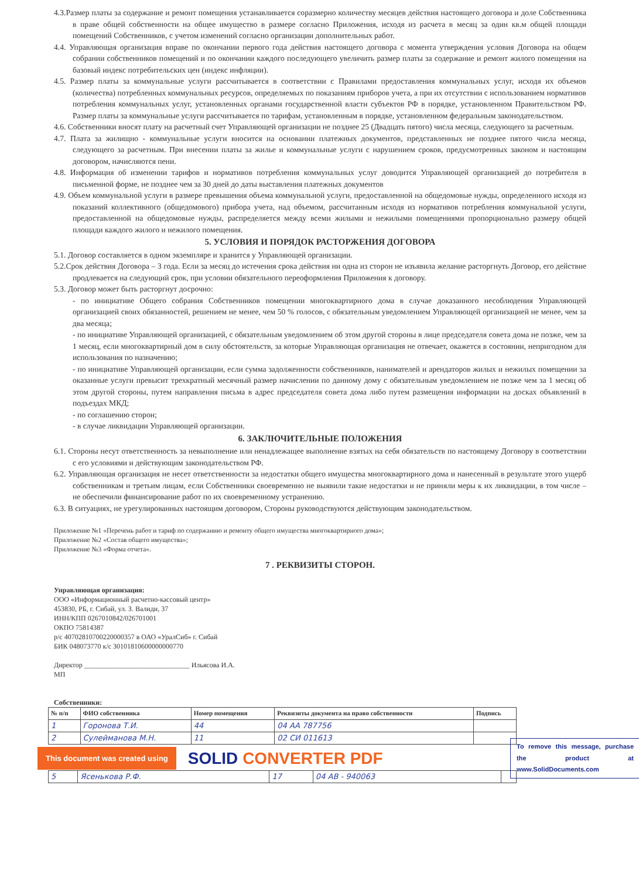4.3.Размер платы за содержание и ремонт помещения устанавливается соразмерно количеству месяцев действия настоящего договора и доле Собственника в праве общей собственности на общее имущество в размере согласно Приложения, исходя из расчета в месяц за один кв.м общей площади помещений Собственников, с учетом изменений согласно организации дополнительных работ.
4.4. Управляющая организация вправе по окончании первого года действия настоящего договора с момента утверждения условия Договора на общем собрании собственников помещений и по окончании каждого последующего увеличить размер платы за содержание и ремонт жилого помещения на базовый индекс потребительских цен (индекс инфляции).
4.5. Размер платы за коммунальные услуги рассчитывается в соответствии с Правилами предоставления коммунальных услуг, исходя их объемов (количества) потребленных коммунальных ресурсов, определяемых по показаниям приборов учета, а при их отсутствии с использованием нормативов потребления коммунальных услуг, установленных органами государственной власти субъектов РФ в порядке, установленном Правительством РФ. Размер платы за коммунальные услуги рассчитывается по тарифам, установленным в порядке, установленном федеральным законодательством.
4.6. Собственники вносят плату на расчетный счет Управляющей организации не позднее 25 (Двадцать пятого) числа месяца, следующего за расчетным.
4.7. Плата за жилищно - коммунальные услуги вносится на основании платежных документов, представленных не позднее пятого числа месяца, следующего за расчетным. При внесении платы за жилье и коммунальные услуги с нарушением сроков, предусмотренных законом и настоящим договором, начисляются пени.
4.8. Информация об изменении тарифов и нормативов потребления коммунальных услуг доводится Управляющей организацией до потребителя в письменной форме, не позднее чем за 30 дней до даты выставления платежных документов
4.9. Объем коммунальной услуги в размере превышения объема коммунальной услуги, предоставленной на общедомовые нужды, определенного исходя из показаний коллективного (общедомового) прибора учета, над объемом, рассчитанным исходя из нормативов потребления коммунальной услуги, предоставленной на общедомовые нужды, распределяется между всеми жилыми и нежилыми помещениями пропорционально размеру общей площади каждого жилого и нежилого помещения.
5. УСЛОВИЯ И ПОРЯДОК РАСТОРЖЕНИЯ ДОГОВОРА
5.1. Договор составляется в одном экземпляре и хранится у Управляющей организации.
5.2.Срок действия Договора – 3 года. Если за месяц до истечения срока действия ни одна из сторон не изъявила желание расторгнуть Договор, его действие продлевается на следующий срок, при условии обязательного переоформления Приложения к договору.
5.3. Договор может быть расторгнут досрочно:
- по инициативе Общего собрания Собственников помещении многоквартирного дома в случае доказанного несоблюдения Управляющей организацией своих обязанностей, решением не менее, чем 50 % голосов, с обязательным уведомлением Управляющей организацией не менее, чем за два месяца;
- по инициативе Управляющей организацией, с обязательным уведомлением об этом другой стороны в лице председателя совета дома не позже, чем за 1 месяц, если многоквартирный дом в силу обстоятельств, за которые Управляющая организация не отвечает, окажется в состоянии, непригодном для использования по назначению;
- по инициативе Управляющей организации, если сумма задолженности собственников, нанимателей и арендаторов жилых и нежилых помещении за оказанные услуги превысит трехкратный месячный размер начислении по данному дому с обязательным уведомлением не позже чем за 1 месяц об этом другой стороны, путем направления письма в адрес председателя совета дома либо путем размещения информации на досках объявлений в подъездах МКД;
- по соглашению сторон;
- в случае ликвидации Управляющей организации.
6. ЗАКЛЮЧИТЕЛЬНЫЕ ПОЛОЖЕНИЯ
6.1. Стороны несут ответственность за невыполнение или ненадлежащее выполнение взятых на себя обязательств по настоящему Договору в соответствии с его условиями и действующим законодательством РФ.
6.2. Управляющая организация не несет ответственности за недостатки общего имущества многоквартирного дома и нанесенный в результате этого ущерб собственникам и третьим лицам, если Собственники своевременно не выявили такие недостатки и не приняли меры к их ликвидации, в том числе – не обеспечили финансирование работ по их своевременному устранению.
6.3. В ситуациях, не урегулированных настоящим договором, Стороны руководствуются действующим законодательством.
Приложение №1 «Перечень работ и тариф по содержанию и ремонту общего имущества многоквартирного дома»;
Приложение №2 «Состав общего имущества»;
Приложение №3 «Форма отчета».
7 . РЕКВИЗИТЫ СТОРОН.
Управляющая организация:
ООО «Информационный расчетно-кассовый центр»
453830, РБ, г. Сибай, ул. З. Валиди, 37
ИНН/КПП 0267010842/026701001
ОКПО 75814387
р/с 40702810700220000357 в ОАО «УралСиб» г. Сибай
БИК 048073770 к/с 30101810600000000770
Директор ______________________________ Ильясова И.А.
МП
Собственники:
| № п/п | ФИО собственника | Номер помещения | Реквизиты документа на право собственности | Подпись |
| --- | --- | --- | --- | --- |
| 1 | Горонова Т.И. | 44 | 04 АА 787756 | |
| 2 | Сулейманова М.Н. | 11 | 02 СИ 011613 | |
This document was created using
SOLID CONVERTER PDF
To remove this message, purchase the product at www.SolidDocuments.com
| 5 | Ясенькова Р.Ф. | 17 | 04 АВ - 940063 | |